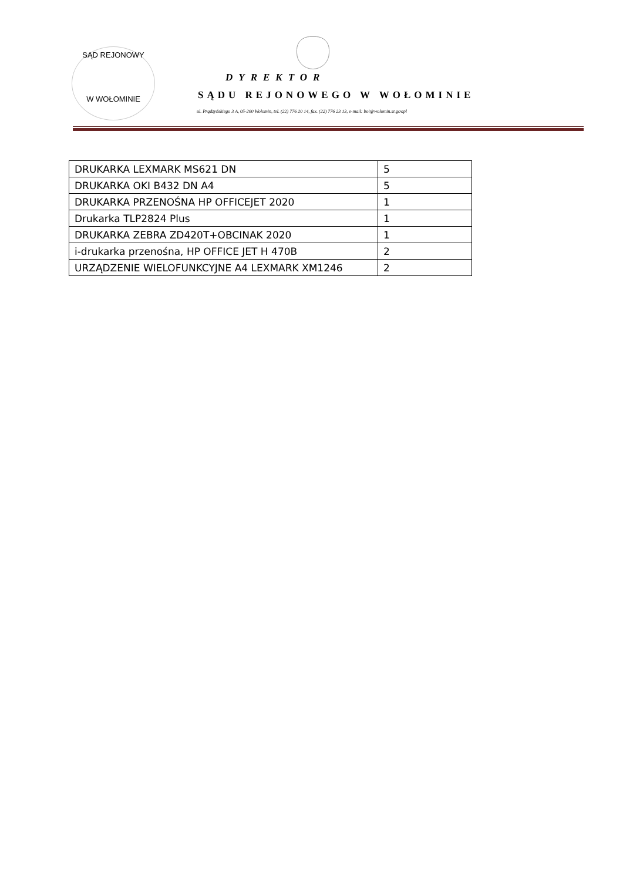SĄD REJONOWY
W WOŁOMINIE
DYREKTOR
SĄDU REJONOWEGO W WOŁOMINIE
ul. Prądzyńskiego 3 A, 05-200 Wołomin, tel. (22) 776 20 14, fax. (22) 776 23 13, e-mail: boi@wolomin.sr.gov.pl
| DRUKARKA LEXMARK MS621 DN | 5 |
| DRUKARKA OKI B432 DN A4 | 5 |
| DRUKARKA PRZENOŚNA HP OFFICEJET 2020 | 1 |
| Drukarka TLP2824 Plus | 1 |
| DRUKARKA ZEBRA ZD420T+OBCINAK 2020 | 1 |
| i-drukarka przenośna, HP OFFICE JET H 470B | 2 |
| URZĄDZENIE WIELOFUNKCYJNE A4 LEXMARK XM1246 | 2 |